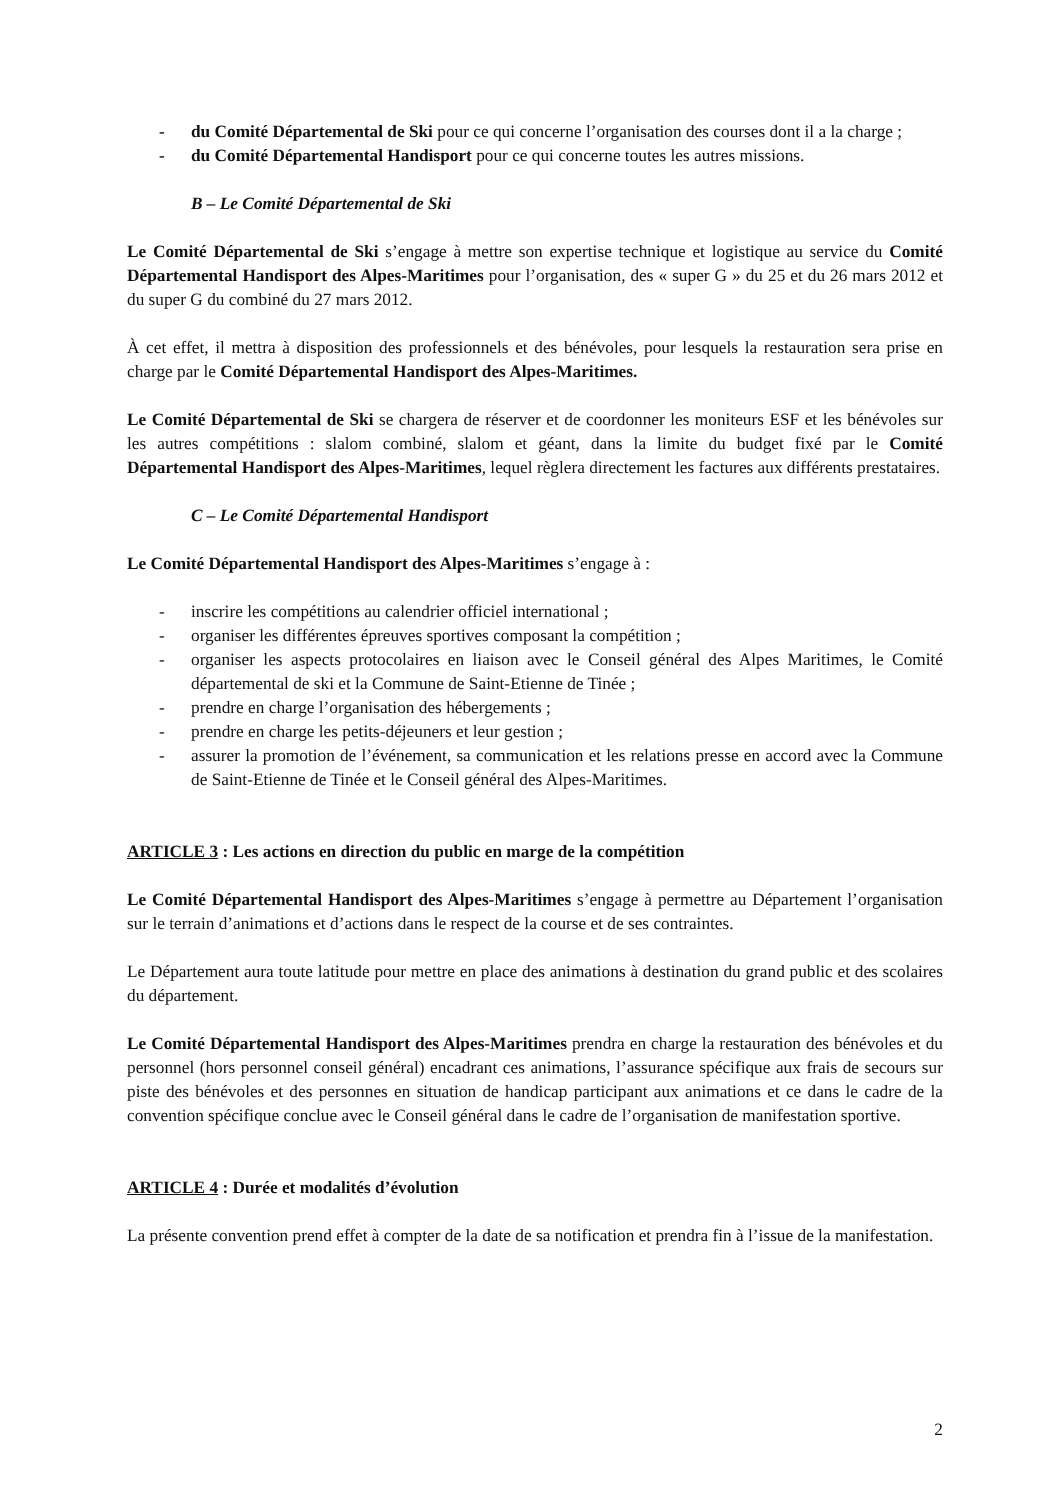- du Comité Départemental de Ski pour ce qui concerne l’organisation des courses dont il a la charge ;
- du Comité Départemental Handisport pour ce qui concerne toutes les autres missions.
B – Le Comité Départemental de Ski
Le Comité Départemental de Ski s’engage à mettre son expertise technique et logistique au service du Comité Départemental Handisport des Alpes-Maritimes pour l’organisation, des « super G » du 25 et du 26 mars 2012 et du super G du combiné du 27 mars 2012.
À cet effet, il mettra à disposition des professionnels et des bénévoles, pour lesquels la restauration sera prise en charge par le Comité Départemental Handisport des Alpes-Maritimes.
Le Comité Départemental de Ski se chargera de réserver et de coordonner les moniteurs ESF et les bénévoles sur les autres compétitions : slalom combiné, slalom et géant, dans la limite du budget fixé par le Comité Départemental Handisport des Alpes-Maritimes, lequel règlera directement les factures aux différents prestataires.
C – Le Comité Départemental Handisport
Le Comité Départemental Handisport des Alpes-Maritimes s’engage à :
- inscrire les compétitions au calendrier officiel international ;
- organiser les différentes épreuves sportives composant la compétition ;
- organiser les aspects protocolaires en liaison avec le Conseil général des Alpes Maritimes, le Comité départemental de ski et la Commune de Saint-Etienne de Tinée ;
- prendre en charge l’organisation des hébergements ;
- prendre en charge les petits-déjeuners et leur gestion ;
- assurer la promotion de l’événement, sa communication et les relations presse en accord avec la Commune de Saint-Etienne de Tinée et le Conseil général des Alpes-Maritimes.
ARTICLE 3 : Les actions en direction du public en marge de la compétition
Le Comité Départemental Handisport des Alpes-Maritimes s’engage à permettre au Département l’organisation sur le terrain d’animations et d’actions dans le respect de la course et de ses contraintes.
Le Département aura toute latitude pour mettre en place des animations à destination du grand public et des scolaires du département.
Le Comité Départemental Handisport des Alpes-Maritimes prendra en charge la restauration des bénévoles et du personnel (hors personnel conseil général) encadrant ces animations, l’assurance spécifique aux frais de secours sur piste des bénévoles et des personnes en situation de handicap participant aux animations et ce dans le cadre de la convention spécifique conclue avec le Conseil général dans le cadre de l’organisation de manifestation sportive.
ARTICLE 4 : Durée et modalités d’évolution
La présente convention prend effet à compter de la date de sa notification et prendra fin à l’issue de la manifestation.
2